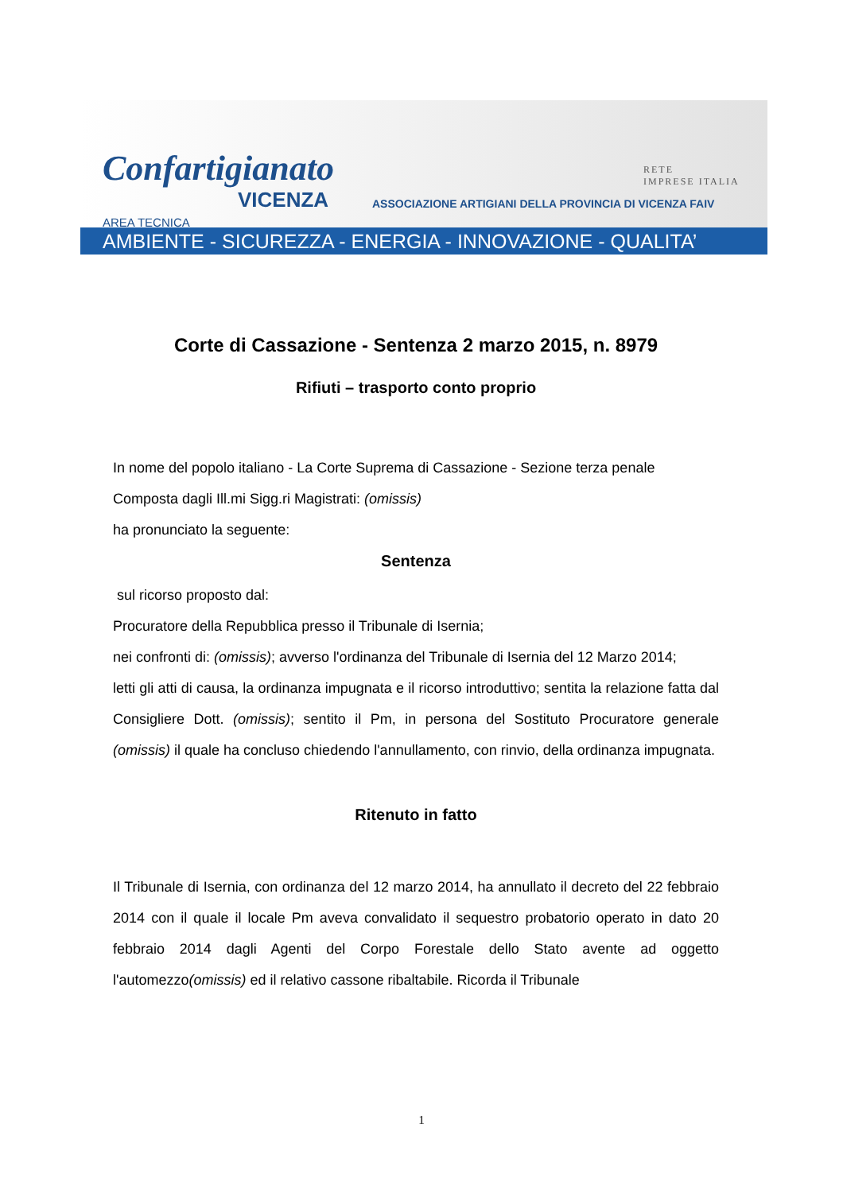Confartigianato
VICENZA
RETE
IMPRESE ITALIA
ASSOCIAZIONE ARTIGIANI DELLA PROVINCIA DI VICENZA FAIV
AREA TECNICA
AMBIENTE - SICUREZZA - ENERGIA - INNOVAZIONE - QUALITA’
Corte di Cassazione - Sentenza 2 marzo 2015, n. 8979
Rifiuti – trasporto conto proprio
In nome del popolo italiano - La Corte Suprema di Cassazione - Sezione terza penale
Composta dagli Ill.mi Sigg.ri Magistrati: (omissis)
ha pronunciato la seguente:
Sentenza
sul ricorso proposto dal:
Procuratore della Repubblica presso il Tribunale di Isernia;
nei confronti di: (omissis); avverso l'ordinanza del Tribunale di Isernia del 12 Marzo 2014;
letti gli atti di causa, la ordinanza impugnata e il ricorso introduttivo; sentita la relazione fatta dal Consigliere Dott. (omissis); sentito il Pm, in persona del Sostituto Procuratore generale (omissis) il quale ha concluso chiedendo l'annullamento, con rinvio, della ordinanza impugnata.
Ritenuto in fatto
Il Tribunale di Isernia, con ordinanza del 12 marzo 2014, ha annullato il decreto del 22 febbraio 2014 con il quale il locale Pm aveva convalidato il sequestro probatorio operato in dato 20 febbraio 2014 dagli Agenti del Corpo Forestale dello Stato avente ad oggetto l'automezzo(omissis) ed il relativo cassone ribaltabile. Ricorda il Tribunale
1